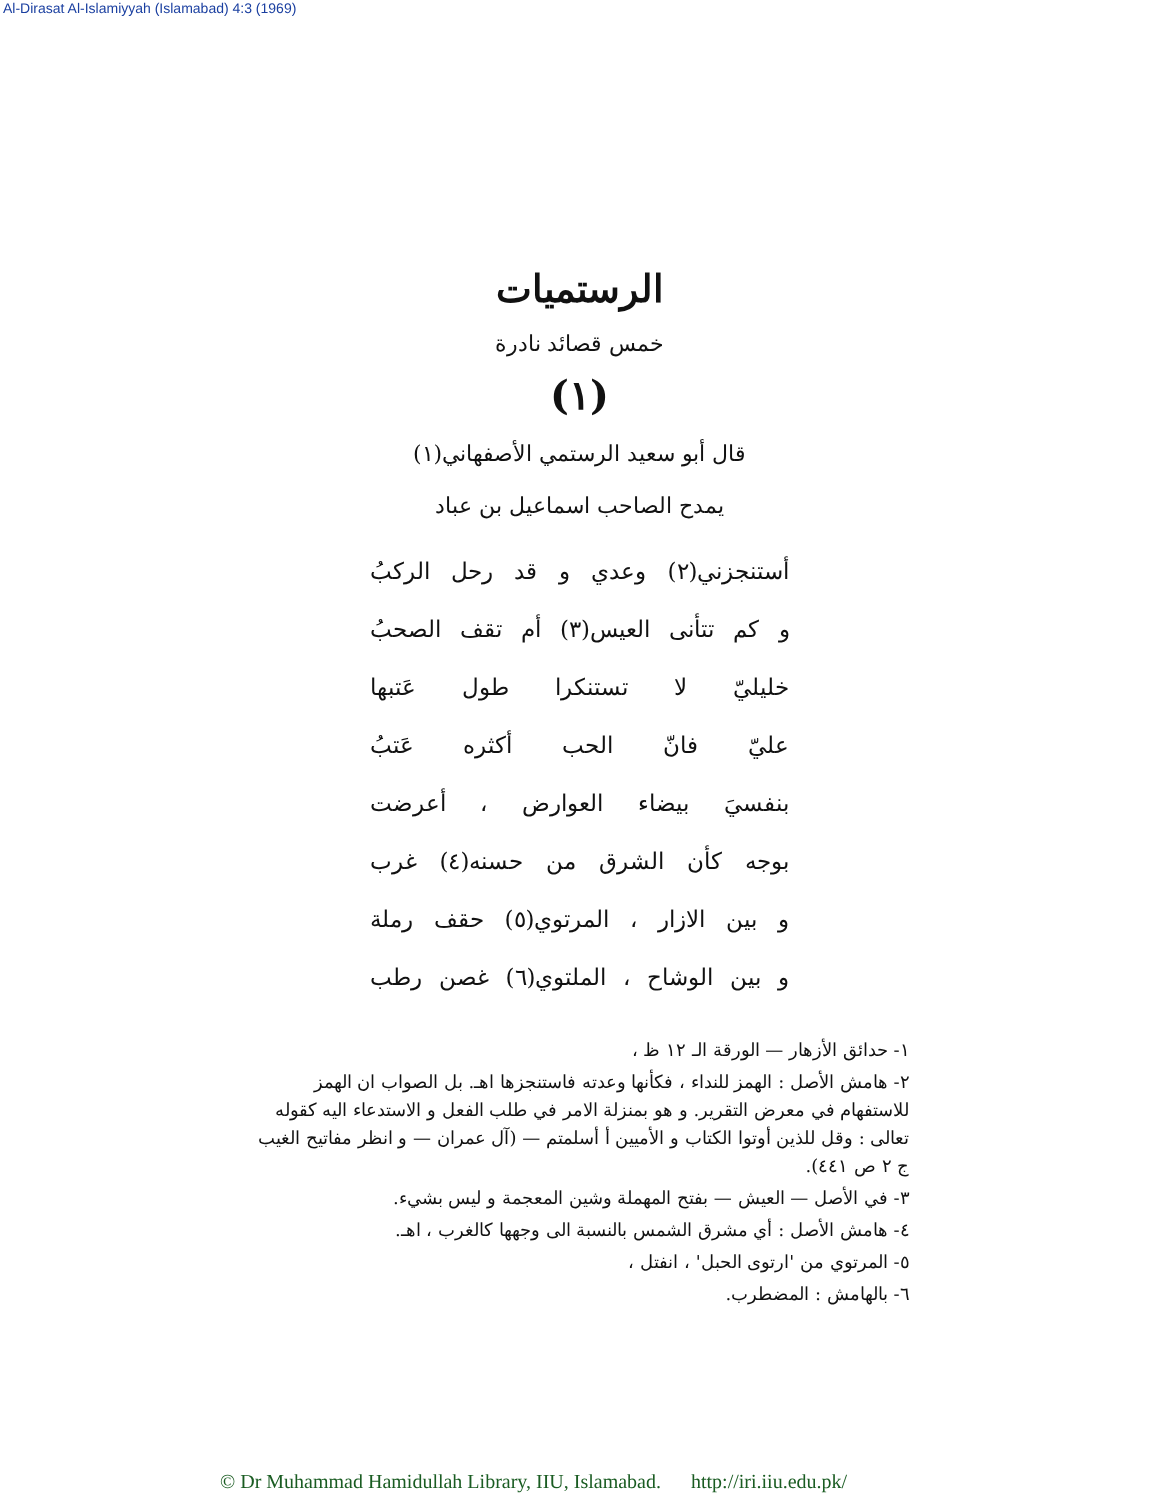Al-Dirasat Al-Islamiyyah (Islamabad) 4:3 (1969)
الرستميات
خمس قصائد نادرة
(١)
قال أبو سعيد الرستمي الأصفهاني(١)
يمدح الصاحب اسماعيل بن عباد
أستنجزني(٢) وعدي و قد رحل الركبُ
و كم تتأنى العيس(٣) أم تقف الصحبُ
خليليّ لا تستنكرا طول عَتبها
عليّ فانّ الحب أكثره عَتبُ
بنفسيَ بيضاء العوارض ، أعرضت
بوجه كأن الشرق من حسنه(٤) غرب
و بين الازار ، المرتوي(٥) حقف رملة
و بين الوشاح ، الملتوي(٦) غصن رطب
١- حدائق الأزهار — الورقة الـ ١٢ ظ ،
٢- هامش الأصل : الهمز للنداء ، فكأنها وعدته فاستنجزها اهـ. بل الصواب ان الهمز للاستفهام في معرض التقرير. و هو بمنزلة الامر في طلب الفعل و الاستدعاء اليه كقوله تعالى : وقل للذين أوتوا الكتاب و الأميين أ أسلمتم — (آل عمران — و انظر مفاتيح الغيب ج ٢ ص ٤٤١).
٣- في الأصل — العيش — بفتح المهملة وشين المعجمة و ليس بشيء.
٤- هامش الأصل : أي مشرق الشمس بالنسبة الى وجهها كالغرب ، اهـ.
٥- المرتوي من 'ارتوى الحبل' ، انفتل ،
٦- بالهامش : المضطرب.
© Dr Muhammad Hamidullah Library, IIU, Islamabad. http://iri.iiu.edu.pk/